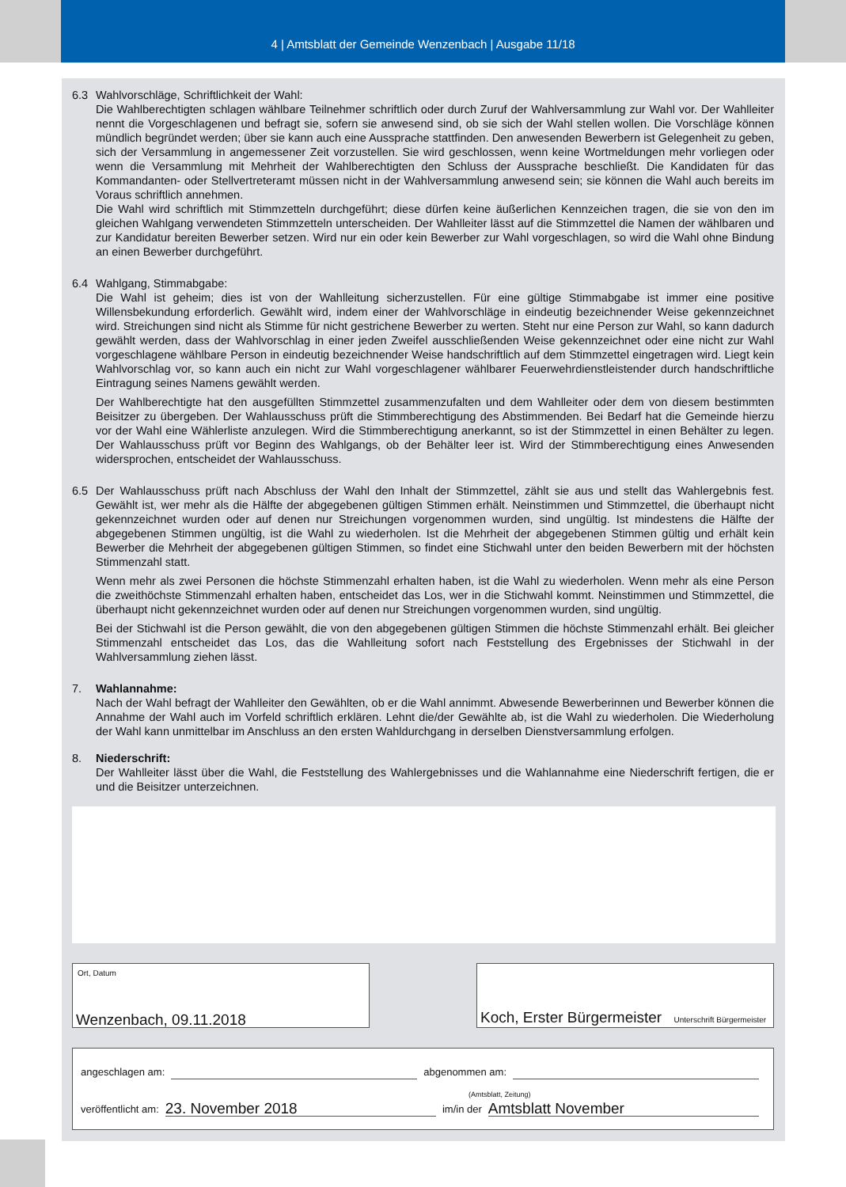4 | Amtsblatt der Gemeinde Wenzenbach | Ausgabe 11/18
6.3 Wahlvorschläge, Schriftlichkeit der Wahl:
Die Wahlberechtigten schlagen wählbare Teilnehmer schriftlich oder durch Zuruf der Wahlversammlung zur Wahl vor. Der Wahlleiter nennt die Vorgeschlagenen und befragt sie, sofern sie anwesend sind, ob sie sich der Wahl stellen wollen. Die Vorschläge können mündlich begründet werden; über sie kann auch eine Aussprache stattfinden. Den anwesenden Bewerbern ist Gelegenheit zu geben, sich der Versammlung in angemessener Zeit vorzustellen. Sie wird geschlossen, wenn keine Wortmeldungen mehr vorliegen oder wenn die Versammlung mit Mehrheit der Wahlberechtigten den Schluss der Aussprache beschließt. Die Kandidaten für das Kommandanten- oder Stellvertreteramt müssen nicht in der Wahlversammlung anwesend sein; sie können die Wahl auch bereits im Voraus schriftlich annehmen.
Die Wahl wird schriftlich mit Stimmzetteln durchgeführt; diese dürfen keine äußerlichen Kennzeichen tragen, die sie von den im gleichen Wahlgang verwendeten Stimmzetteln unterscheiden. Der Wahlleiter lässt auf die Stimmzettel die Namen der wählbaren und zur Kandidatur bereiten Bewerber setzen. Wird nur ein oder kein Bewerber zur Wahl vorgeschlagen, so wird die Wahl ohne Bindung an einen Bewerber durchgeführt.
6.4 Wahlgang, Stimmabgabe:
Die Wahl ist geheim; dies ist von der Wahlleitung sicherzustellen. Für eine gültige Stimmabgabe ist immer eine positive Willensbekundung erforderlich. Gewählt wird, indem einer der Wahlvorschläge in eindeutig bezeichnender Weise gekennzeichnet wird. Streichungen sind nicht als Stimme für nicht gestrichene Bewerber zu werten. Steht nur eine Person zur Wahl, so kann dadurch gewählt werden, dass der Wahlvorschlag in einer jeden Zweifel ausschließenden Weise gekennzeichnet oder eine nicht zur Wahl vorgeschlagene wählbare Person in eindeutig bezeichnender Weise handschriftlich auf dem Stimmzettel eingetragen wird. Liegt kein Wahlvorschlag vor, so kann auch ein nicht zur Wahl vorgeschlagener wählbarer Feuerwehrdienstleistender durch handschriftliche Eintragung seines Namens gewählt werden.
Der Wahlberechtigte hat den ausgefüllten Stimmzettel zusammenzufalten und dem Wahlleiter oder dem von diesem bestimmten Beisitzer zu übergeben. Der Wahlausschuss prüft die Stimmberechtigung des Abstimmenden. Bei Bedarf hat die Gemeinde hierzu vor der Wahl eine Wählerliste anzulegen. Wird die Stimmberechtigung anerkannt, so ist der Stimmzettel in einen Behälter zu legen. Der Wahlausschuss prüft vor Beginn des Wahlgangs, ob der Behälter leer ist. Wird der Stimmberechtigung eines Anwesenden widersprochen, entscheidet der Wahlausschuss.
6.5 Der Wahlausschuss prüft nach Abschluss der Wahl den Inhalt der Stimmzettel, zählt sie aus und stellt das Wahlergebnis fest. Gewählt ist, wer mehr als die Hälfte der abgegebenen gültigen Stimmen erhält. Neinstimmen und Stimmzettel, die überhaupt nicht gekennzeichnet wurden oder auf denen nur Streichungen vorgenommen wurden, sind ungültig. Ist mindestens die Hälfte der abgegebenen Stimmen ungültig, ist die Wahl zu wiederholen. Ist die Mehrheit der abgegebenen Stimmen gültig und erhält kein Bewerber die Mehrheit der abgegebenen gültigen Stimmen, so findet eine Stichwahl unter den beiden Bewerbern mit der höchsten Stimmenzahl statt.
Wenn mehr als zwei Personen die höchste Stimmenzahl erhalten haben, ist die Wahl zu wiederholen. Wenn mehr als eine Person die zweithöchste Stimmenzahl erhalten haben, entscheidet das Los, wer in die Stichwahl kommt. Neinstimmen und Stimmzettel, die überhaupt nicht gekennzeichnet wurden oder auf denen nur Streichungen vorgenommen wurden, sind ungültig.
Bei der Stichwahl ist die Person gewählt, die von den abgegebenen gültigen Stimmen die höchste Stimmenzahl erhält. Bei gleicher Stimmenzahl entscheidet das Los, das die Wahlleitung sofort nach Feststellung des Ergebnisses der Stichwahl in der Wahlversammlung ziehen lässt.
7. Wahlannahme:
Nach der Wahl befragt der Wahlleiter den Gewählten, ob er die Wahl annimmt. Abwesende Bewerberinnen und Bewerber können die Annahme der Wahl auch im Vorfeld schriftlich erklären. Lehnt die/der Gewählte ab, ist die Wahl zu wiederholen. Die Wiederholung der Wahl kann unmittelbar im Anschluss an den ersten Wahldurchgang in derselben Dienstversammlung erfolgen.
8. Niederschrift:
Der Wahlleiter lässt über die Wahl, die Feststellung des Wahlergebnisses und die Wahlannahme eine Niederschrift fertigen, die er und die Beisitzer unterzeichnen.
Ort, Datum
Wenzenbach, 09.11.2018
Koch, Erster Bürgermeister Unterschrift Bürgermeister
angeschlagen am: abgenommen am:
(Amtsblatt, Zeitung)
veröffentlicht am: 23. November 2018 im/in der Amtsblatt November